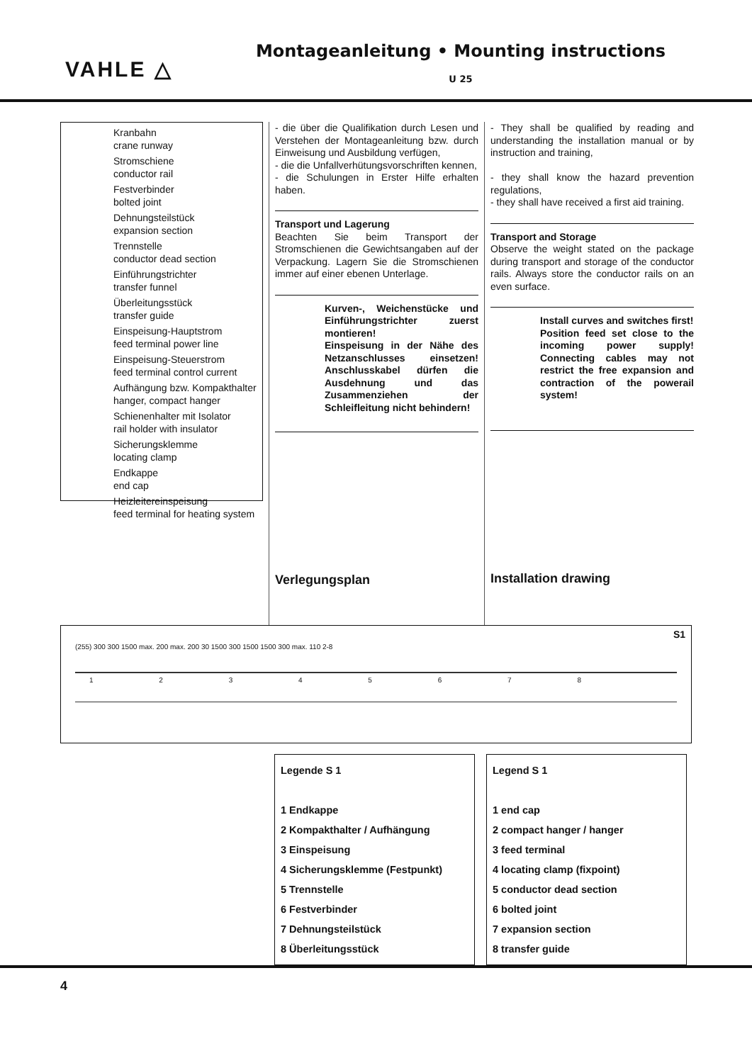VAHLE △
Montageanleitung • Mounting instructions
U 25
Kranbahn
crane runway
Stromschiene
conductor rail
Festverbinder
bolted joint
Dehnungsteilstück
expansion section
Trennstelle
conductor dead section
Einführungstrichter
transfer funnel
Überleitungsstück
transfer guide
Einspeisung-Hauptstrom
feed terminal power line
Einspeisung-Steuerstrom
feed terminal control current
Aufhängung bzw. Kompakthalter
hanger, compact hanger
Schienenhalter mit Isolator
rail holder with insulator
Sicherungsklemme
locating clamp
Endkappe
end cap
Heizleitereinspeisung
feed terminal for heating system
- die über die Qualifikation durch Lesen und Verstehen der Montageanleitung bzw. durch Einweisung und Ausbildung verfügen,
- die die Unfallverhütungsvorschriften kennen,
- die Schulungen in Erster Hilfe erhalten haben.
Transport und Lagerung
Beachten Sie beim Transport der Stromschienen die Gewichtsangaben auf der Verpackung. Lagern Sie die Stromschienen immer auf einer ebenen Unterlage.
Kurven-, Weichenstücke und Einführungstrichter zuerst montieren!
Einspeisung in der Nähe des Netzanschlusses einsetzen! Anschlusskabel dürfen die Ausdehnung und das Zusammenziehen der Schleifleitung nicht behindern!
Verlegungsplan
- They shall be qualified by reading and understanding the installation manual or by instruction and training,
- they shall know the hazard prevention regulations,
- they shall have received a first aid training.
Transport and Storage
Observe the weight stated on the package during transport and storage of the conductor rails. Always store the conductor rails on an even surface.
Install curves and switches first!
Position feed set close to the incoming power supply! Connecting cables may not restrict the free expansion and contraction of the powerail system!
Installation drawing
S1
(255) 300 300 1500 max. 200 max. 200 30 1500 300 1500 1500 300 max. 110 2-8
1 2 3 4 5 6 7 8
Legende S 1
1 Endkappe
2 Kompakthalter / Aufhängung
3 Einspeisung
4 Sicherungsklemme (Festpunkt)
5 Trennstelle
6 Festverbinder
7 Dehnungsteilstück
8 Überleitungsstück
Legend S 1
1 end cap
2 compact hanger / hanger
3 feed terminal
4 locating clamp (fixpoint)
5 conductor dead section
6 bolted joint
7 expansion section
8 transfer guide
4